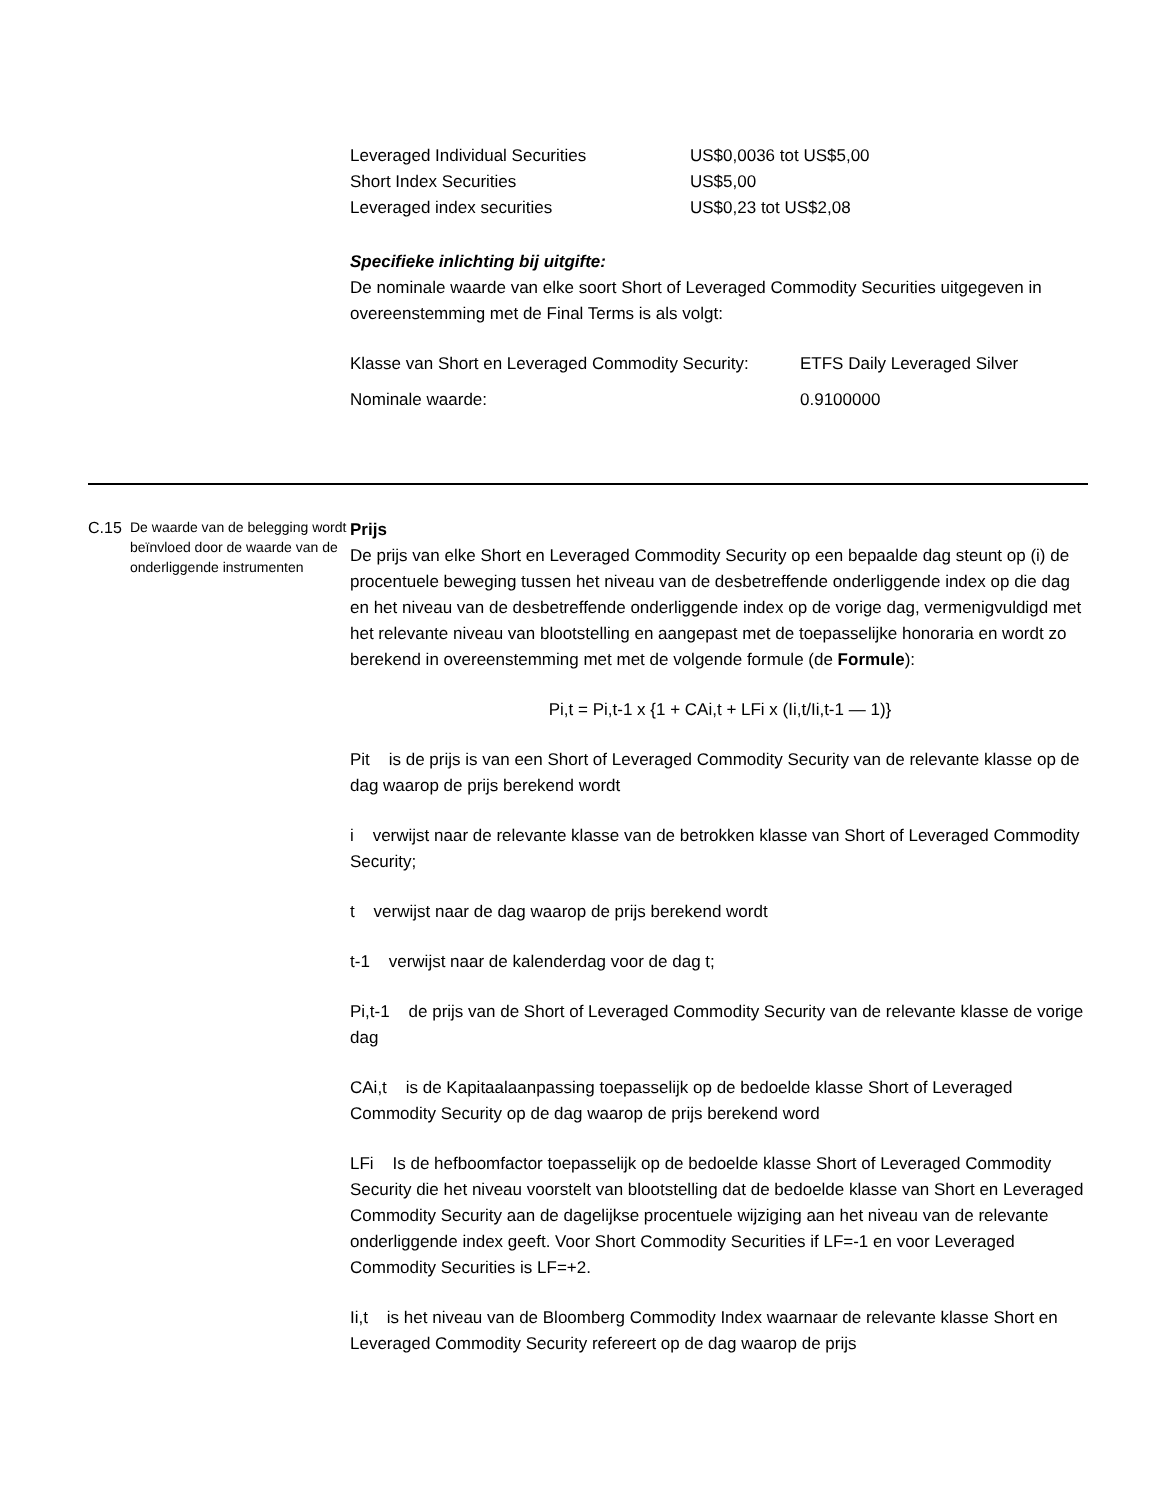Leveraged Individual Securities US$0,0036 tot US$5,00
Short Index Securities US$5,00
Leveraged index securities US$0,23 tot US$2,08
Specifieke inlichting bij uitgifte:
De nominale waarde van elke soort Short of Leveraged Commodity Securities uitgegeven in overeenstemming met de Final Terms is als volgt:
| Klasse van Short en Leveraged Commodity Security: | ETFS Daily Leveraged Silver |
| Nominale waarde: | 0.9100000 |
C.15
De waarde van de belegging wordt beïnvloed door de waarde van de onderliggende instrumenten
Prijs
De prijs van elke Short en Leveraged Commodity Security op een bepaalde dag steunt op (i) de procentuele beweging tussen het niveau van de desbetreffende onderliggende index op die dag en het niveau van de desbetreffende onderliggende index op de vorige dag, vermenigvuldigd met het relevante niveau van blootstelling en aangepast met de toepasselijke honoraria en wordt zo berekend in overeenstemming met met de volgende formule (de Formule):
Pi,t = Pi,t-1 x {1 + CAi,t + LFi x (Ii,t/Ii,t-1 — 1)}
Pit is de prijs is van een Short of Leveraged Commodity Security van de relevante klasse op de dag waarop de prijs berekend wordt
i verwijst naar de relevante klasse van de betrokken klasse van Short of Leveraged Commodity Security;
t verwijst naar de dag waarop de prijs berekend wordt
t-1 verwijst naar de kalenderdag voor de dag t;
Pi,t-1 de prijs van de Short of Leveraged Commodity Security van de relevante klasse de vorige dag
CAi,t is de Kapitaalaanpassing toepasselijk op de bedoelde klasse Short of Leveraged Commodity Security op de dag waarop de prijs berekend word
LFi Is de hefboomfactor toepasselijk op de bedoelde klasse Short of Leveraged Commodity Security die het niveau voorstelt van blootstelling dat de bedoelde klasse van Short en Leveraged Commodity Security aan de dagelijkse procentuele wijziging aan het niveau van de relevante onderliggende index geeft. Voor Short Commodity Securities if LF=-1 en voor Leveraged Commodity Securities is LF=+2.
Ii,t is het niveau van de Bloomberg Commodity Index waarnaar de relevante klasse Short en Leveraged Commodity Security refereert op de dag waarop de prijs